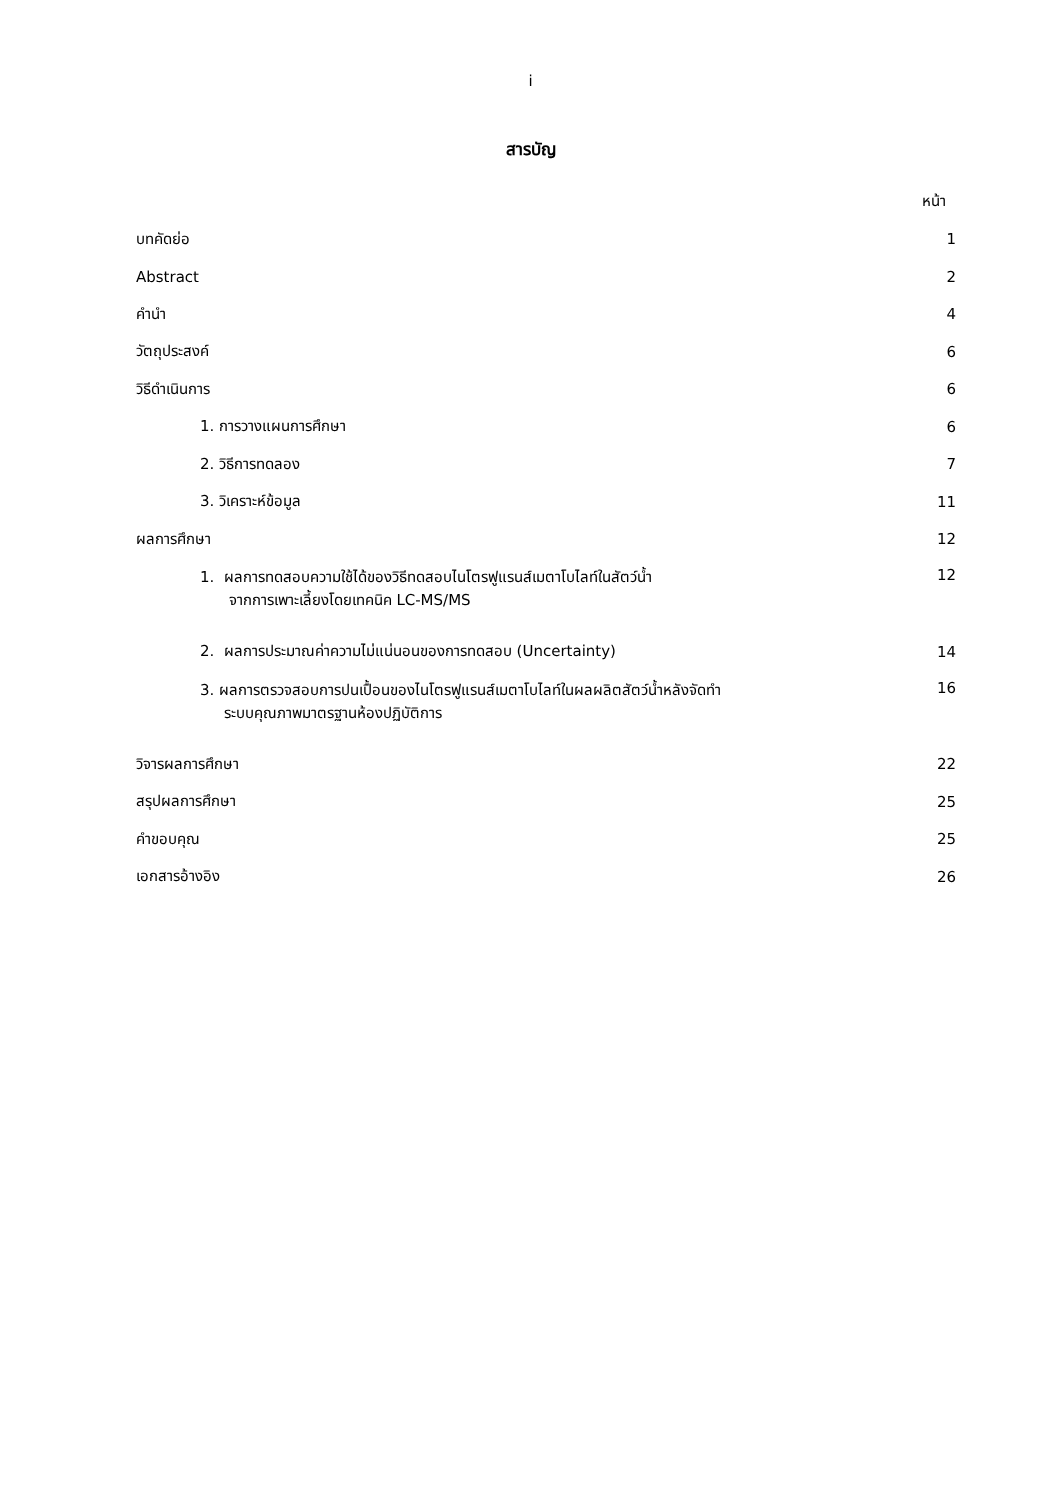i
สารบัญ
หน้า
บทคัดย่อ 1
Abstract 2
คำนำ 4
วัตถุประสงค์ 6
วิธีดำเนินการ 6
1. การวางแผนการศึกษา 6
2. วิธีการทดลอง 7
3. วิเคราะห์ข้อมูล 11
ผลการศึกษา 12
1. ผลการทดสอบความใช้ได้ของวิธีทดสอบไนโตรฟูแรนส์เมตาโบไลท์ในสัตว์น้ำ
จากการเพาะเลี้ยงโดยเทคนิค LC-MS/MS 12
2. ผลการประมาณค่าความไม่แน่นอนของการทดสอบ (Uncertainty) 14
3. ผลการตรวจสอบการปนเปื้อนของไนโตรฟูแรนส์เมตาโบไลท์ในผลผลิตสัตว์น้ำหลังจัดทำ
ระบบคุณภาพมาตรฐานห้องปฏิบัติการ 16
วิจารผลการศึกษา 22
สรุปผลการศึกษา 25
คำขอบคุณ 25
เอกสารอ้างอิง 26